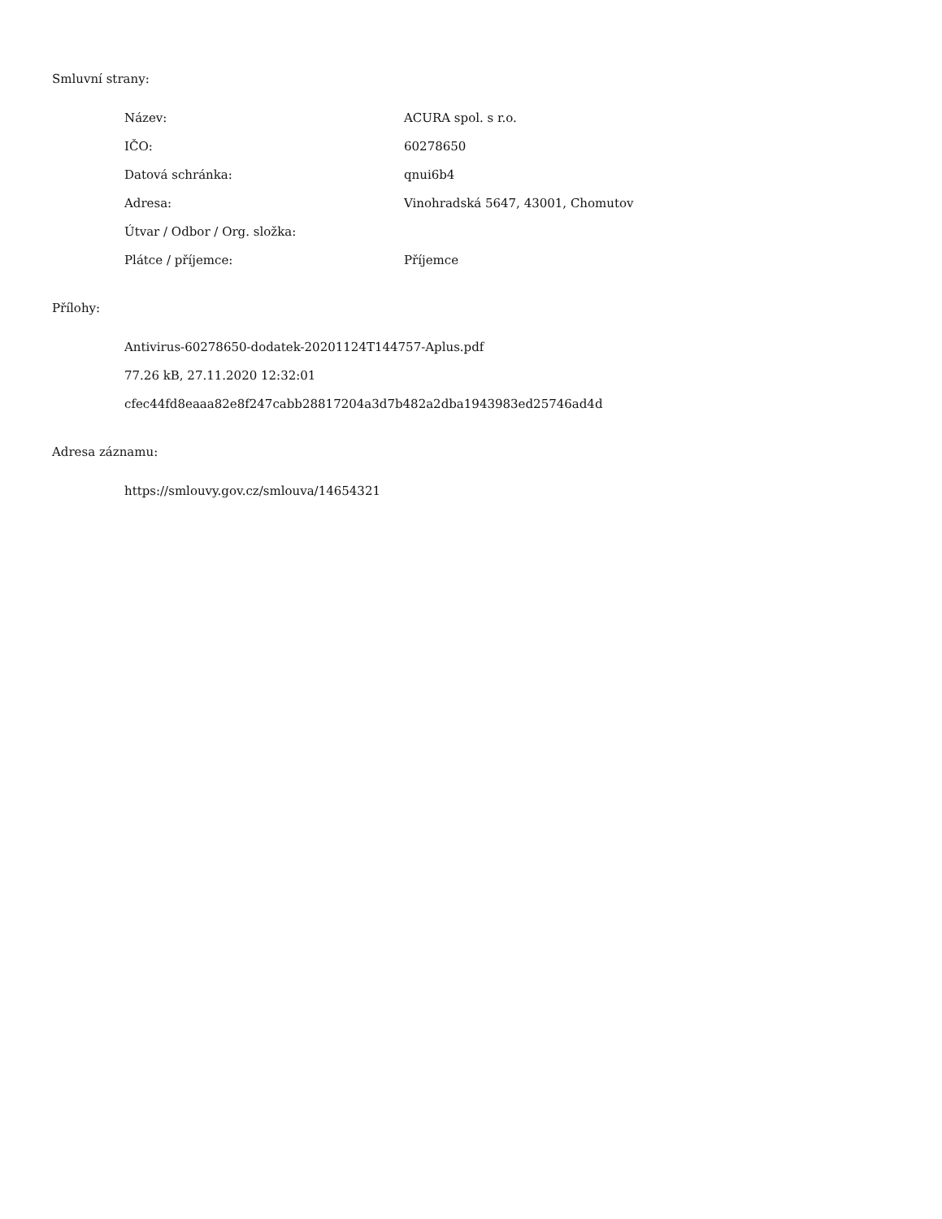Smluvní strany:
| Název: | ACURA spol. s r.o. |
| IČO: | 60278650 |
| Datová schránka: | qnui6b4 |
| Adresa: | Vinohradská 5647, 43001, Chomutov |
| Útvar / Odbor / Org. složka: | |
| Plátce / příjemce: | Příjemce |
Přílohy:
Antivirus-60278650-dodatek-20201124T144757-Aplus.pdf
77.26 kB, 27.11.2020 12:32:01
cfec44fd8eaaa82e8f247cabb28817204a3d7b482a2dba1943983ed25746ad4d
Adresa záznamu:
https://smlouvy.gov.cz/smlouva/14654321